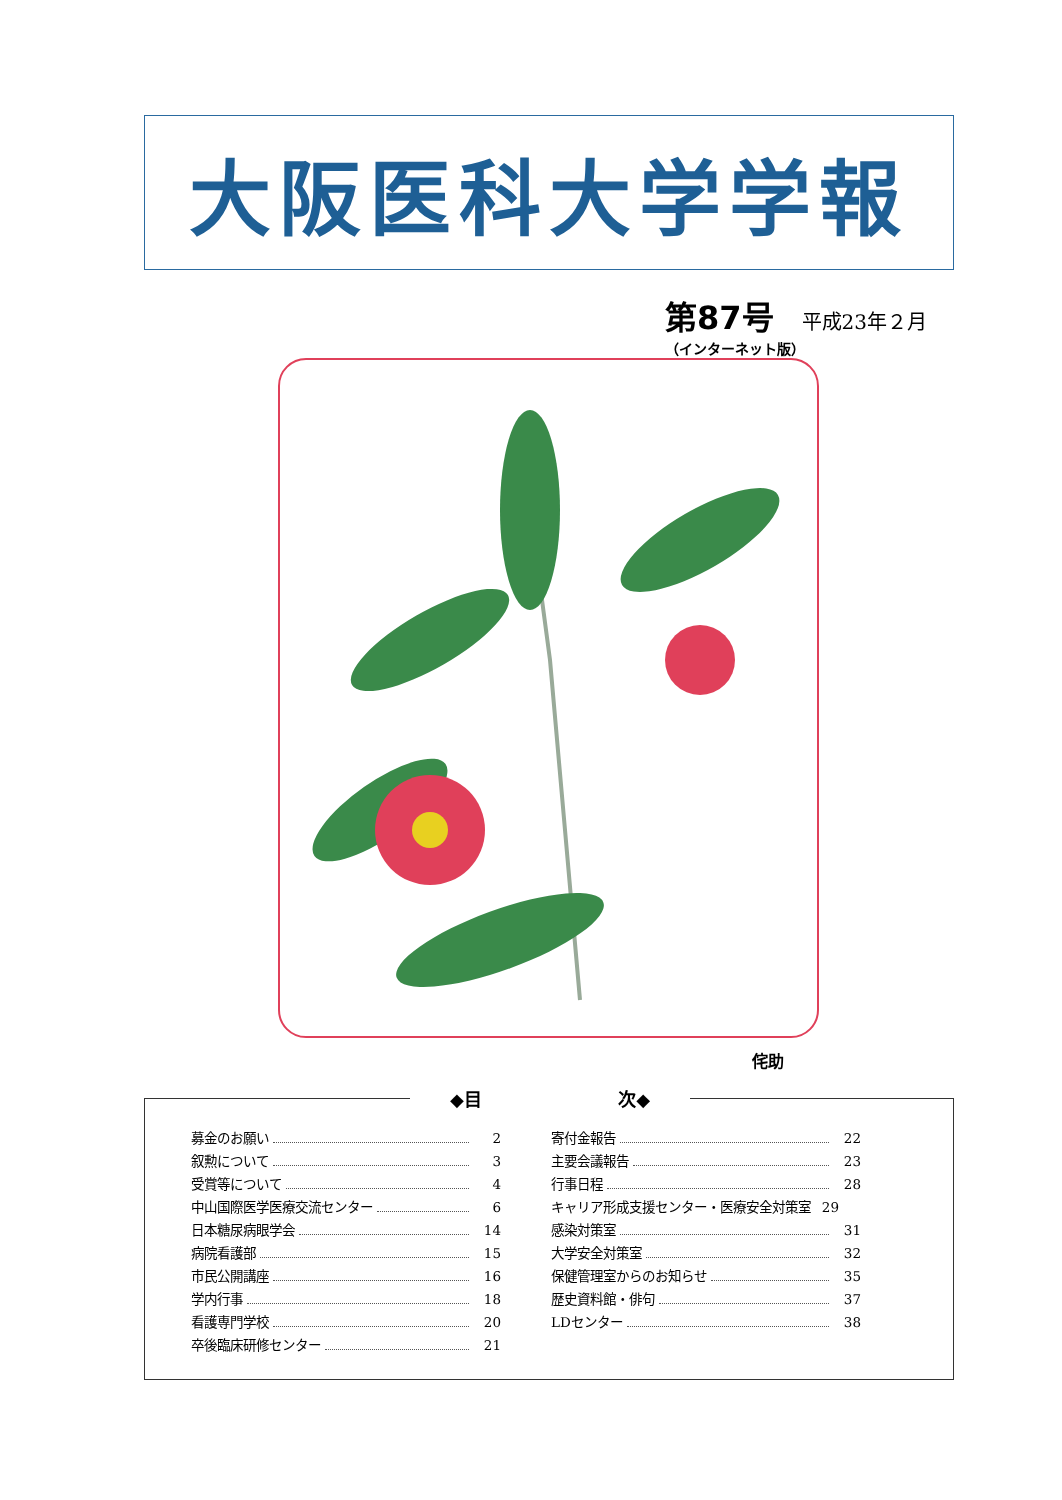大阪医科大学学報
第87号 平成23年２月
（インターネット版）
侘助
◆目 次◆
募金のお願い 2
叙勲について 3
受賞等について 4
中山国際医学医療交流センター 6
日本糖尿病眼学会 14
病院看護部 15
市民公開講座 16
学内行事 18
看護専門学校 20
卒後臨床研修センター 21
寄付金報告 22
主要会議報告 23
行事日程 28
キャリア形成支援センター・医療安全対策室 29
感染対策室 31
大学安全対策室 32
保健管理室からのお知らせ 35
歴史資料館・俳句 37
LDセンター 38